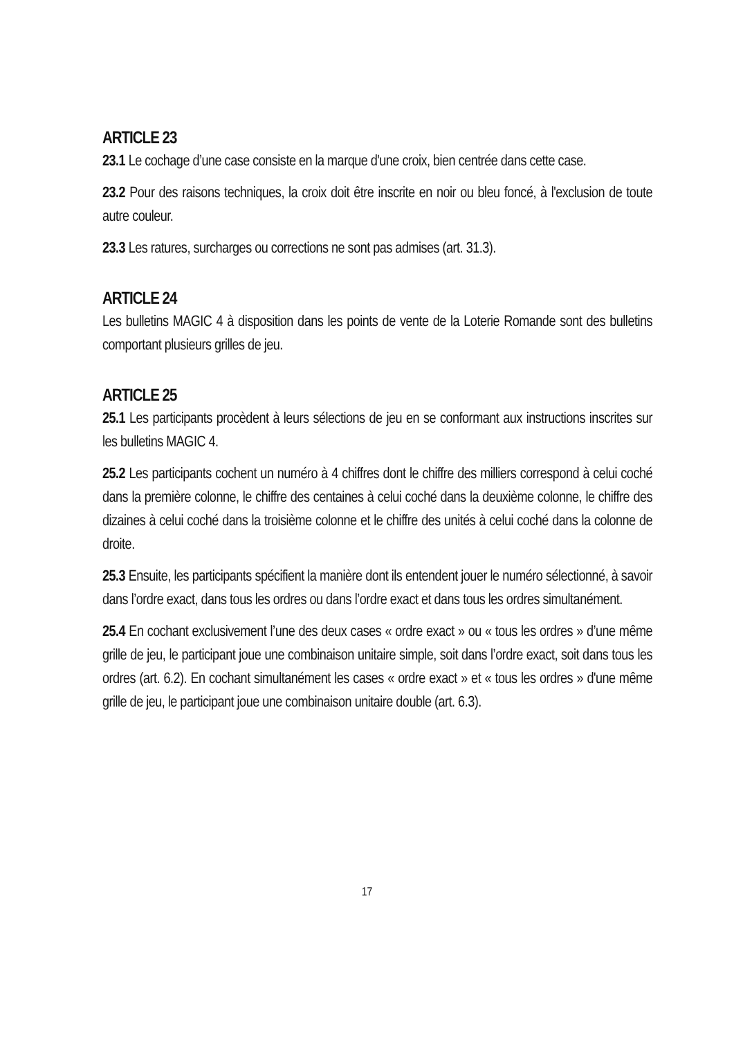ARTICLE 23
23.1 Le cochage d’une case consiste en la marque d'une croix, bien centrée dans cette case.
23.2 Pour des raisons techniques, la croix doit être inscrite en noir ou bleu foncé, à l'exclusion de toute autre couleur.
23.3 Les ratures, surcharges ou corrections ne sont pas admises (art. 31.3).
ARTICLE 24
Les bulletins MAGIC 4 à disposition dans les points de vente de la Loterie Romande sont des bulletins comportant plusieurs grilles de jeu.
ARTICLE 25
25.1 Les participants procèdent à leurs sélections de jeu en se conformant aux instructions inscrites sur les bulletins MAGIC 4.
25.2 Les participants cochent un numéro à 4 chiffres dont le chiffre des milliers correspond à celui coché dans la première colonne, le chiffre des centaines à celui coché dans la deuxième colonne, le chiffre des dizaines à celui coché dans la troisième colonne et le chiffre des unités à celui coché dans la colonne de droite.
25.3 Ensuite, les participants spécifient la manière dont ils entendent jouer le numéro sélectionné, à savoir dans l’ordre exact, dans tous les ordres ou dans l’ordre exact et dans tous les ordres simultanément.
25.4 En cochant exclusivement l’une des deux cases « ordre exact » ou « tous les ordres » d’une même grille de jeu, le participant joue une combinaison unitaire simple, soit dans l’ordre exact, soit dans tous les ordres (art. 6.2). En cochant simultanément les cases « ordre exact » et « tous les ordres » d'une même grille de jeu, le participant joue une combinaison unitaire double (art. 6.3).
17